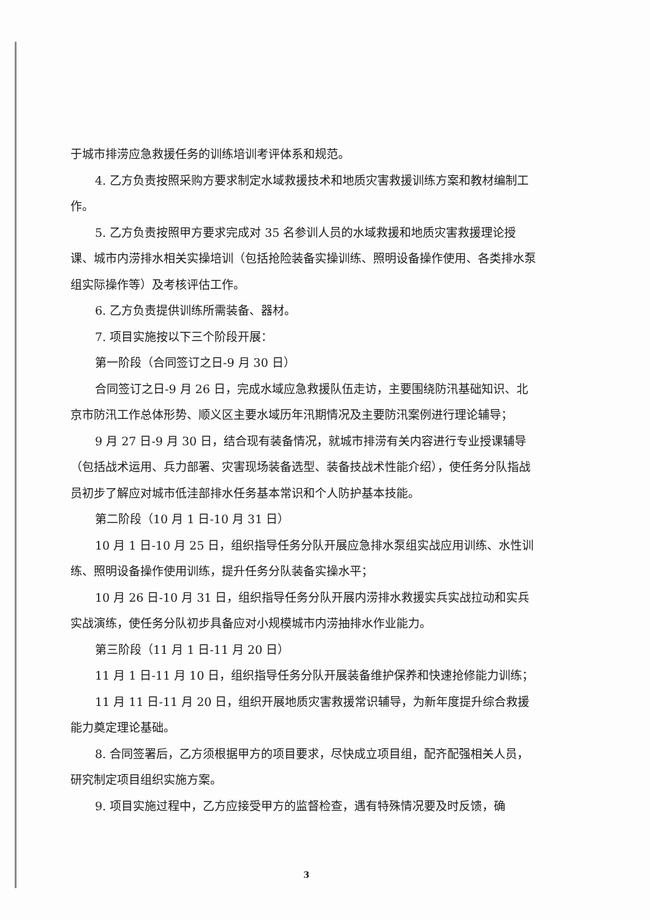于城市排涝应急救援任务的训练培训考评体系和规范。
4. 乙方负责按照采购方要求制定水域救援技术和地质灾害救援训练方案和教材编制工作。
5. 乙方负责按照甲方要求完成对 35 名参训人员的水域救援和地质灾害救援理论授课、城市内涝排水相关实操培训（包括抢险装备实操训练、照明设备操作使用、各类排水泵组实际操作等）及考核评估工作。
6. 乙方负责提供训练所需装备、器材。
7. 项目实施按以下三个阶段开展：
第一阶段（合同签订之日-9 月 30 日）
合同签订之日-9 月 26 日，完成水域应急救援队伍走访，主要围绕防汛基础知识、北京市防汛工作总体形势、顺义区主要水域历年汛期情况及主要防汛案例进行理论辅导；
9 月 27 日-9 月 30 日，结合现有装备情况，就城市排涝有关内容进行专业授课辅导（包括战术运用、兵力部署、灾害现场装备选型、装备技战术性能介绍），使任务分队指战员初步了解应对城市低洼部排水任务基本常识和个人防护基本技能。
第二阶段（10 月 1 日-10 月 31 日）
10 月 1 日-10 月 25 日，组织指导任务分队开展应急排水泵组实战应用训练、水性训练、照明设备操作使用训练，提升任务分队装备实操水平；
10 月 26 日-10 月 31 日，组织指导任务分队开展内涝排水救援实兵实战拉动和实兵实战演练，使任务分队初步具备应对小规模城市内涝抽排水作业能力。
第三阶段（11 月 1 日-11 月 20 日）
11 月 1 日-11 月 10 日，组织指导任务分队开展装备维护保养和快速抢修能力训练；
11 月 11 日-11 月 20 日，组织开展地质灾害救援常识辅导，为新年度提升综合救援能力奠定理论基础。
8. 合同签署后，乙方须根据甲方的项目要求，尽快成立项目组，配齐配强相关人员，研究制定项目组织实施方案。
9. 项目实施过程中，乙方应接受甲方的监督检查，遇有特殊情况要及时反馈，确
3